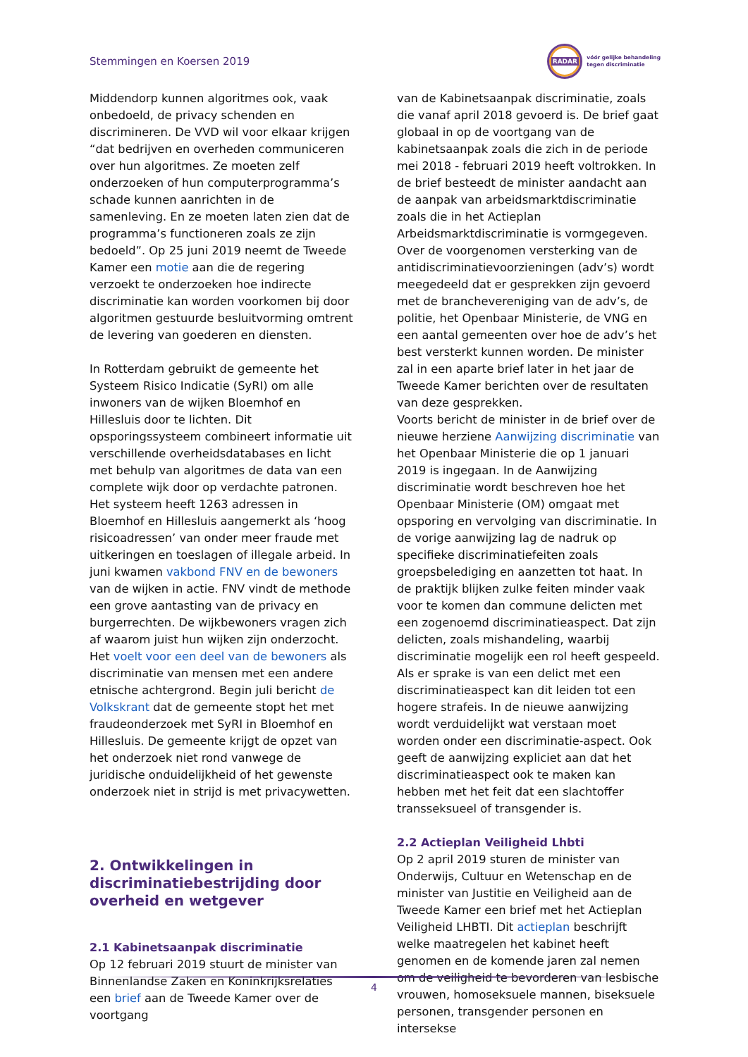Stemmingen en Koersen 2019
RADAR
vóór gelijke behandeling
tegen discriminatie
Middendorp kunnen algoritmes ook, vaak onbedoeld, de privacy schenden en discrimineren. De VVD wil voor elkaar krijgen “dat bedrijven en overheden communiceren over hun algoritmes. Ze moeten zelf onderzoeken of hun computerprogramma’s schade kunnen aanrichten in de samenleving. En ze moeten laten zien dat de programma’s functioneren zoals ze zijn bedoeld”. Op 25 juni 2019 neemt de Tweede Kamer een motie aan die de regering verzoekt te onderzoeken hoe indirecte discriminatie kan worden voorkomen bij door algoritmen gestuurde besluitvorming omtrent de levering van goederen en diensten.
In Rotterdam gebruikt de gemeente het Systeem Risico Indicatie (SyRI) om alle inwoners van de wijken Bloemhof en Hillesluis door te lichten. Dit opsporingssysteem combineert informatie uit verschillende overheidsdatabases en licht met behulp van algoritmes de data van een complete wijk door op verdachte patronen. Het systeem heeft 1263 adressen in Bloemhof en Hillesluis aangemerkt als ‘hoog risicoadressen’ van onder meer fraude met uitkeringen en toeslagen of illegale arbeid. In juni kwamen vakbond FNV en de bewoners van de wijken in actie. FNV vindt de methode een grove aantasting van de privacy en burgerrechten. De wijkbewoners vragen zich af waarom juist hun wijken zijn onderzocht. Het voelt voor een deel van de bewoners als discriminatie van mensen met een andere etnische achtergrond. Begin juli bericht de Volkskrant dat de gemeente stopt het met fraudeonderzoek met SyRI in Bloemhof en Hillesluis. De gemeente krijgt de opzet van het onderzoek niet rond vanwege de juridische onduidelijkheid of het gewenste onderzoek niet in strijd is met privacywetten.
2. Ontwikkelingen in discriminatiebestrijding door overheid en wetgever
2.1 Kabinetsaanpak discriminatie
Op 12 februari 2019 stuurt de minister van Binnenlandse Zaken en Koninkrijksrelaties een brief aan de Tweede Kamer over de voortgang
van de Kabinetsaanpak discriminatie, zoals die vanaf april 2018 gevoerd is. De brief gaat globaal in op de voortgang van de kabinetsaanpak zoals die zich in de periode mei 2018 - februari 2019 heeft voltrokken. In de brief besteedt de minister aandacht aan de aanpak van arbeidsmarktdiscriminatie zoals die in het Actieplan Arbeidsmarktdiscriminatie is vormgegeven. Over de voorgenomen versterking van de antidiscriminatievoorzieningen (adv’s) wordt meegedeeld dat er gesprekken zijn gevoerd met de branchevereniging van de adv’s, de politie, het Openbaar Ministerie, de VNG en een aantal gemeenten over hoe de adv’s het best versterkt kunnen worden. De minister zal in een aparte brief later in het jaar de Tweede Kamer berichten over de resultaten van deze gesprekken.
Voorts bericht de minister in de brief over de nieuwe herziene Aanwijzing discriminatie van het Openbaar Ministerie die op 1 januari 2019 is ingegaan. In de Aanwijzing discriminatie wordt beschreven hoe het Openbaar Ministerie (OM) omgaat met opsporing en vervolging van discriminatie. In de vorige aanwijzing lag de nadruk op specifieke discriminatiefeiten zoals groepsbelediging en aanzetten tot haat. In de praktijk blijken zulke feiten minder vaak voor te komen dan commune delicten met een zogenoemd discriminatieaspect. Dat zijn delicten, zoals mishandeling, waarbij discriminatie mogelijk een rol heeft gespeeld. Als er sprake is van een delict met een discriminatieaspect kan dit leiden tot een hogere strafeis. In de nieuwe aanwijzing wordt verduidelijkt wat verstaan moet worden onder een discriminatie-aspect. Ook geeft de aanwijzing expliciet aan dat het discriminatieaspect ook te maken kan hebben met het feit dat een slachtoffer transseksueel of transgender is.
2.2 Actieplan Veiligheid Lhbti
Op 2 april 2019 sturen de minister van Onderwijs, Cultuur en Wetenschap en de minister van Justitie en Veiligheid aan de Tweede Kamer een brief met het Actieplan Veiligheid LHBTI. Dit actieplan beschrijft welke maatregelen het kabinet heeft genomen en de komende jaren zal nemen om de veiligheid te bevorderen van lesbische vrouwen, homoseksuele mannen, biseksuele personen, transgender personen en intersekse
4